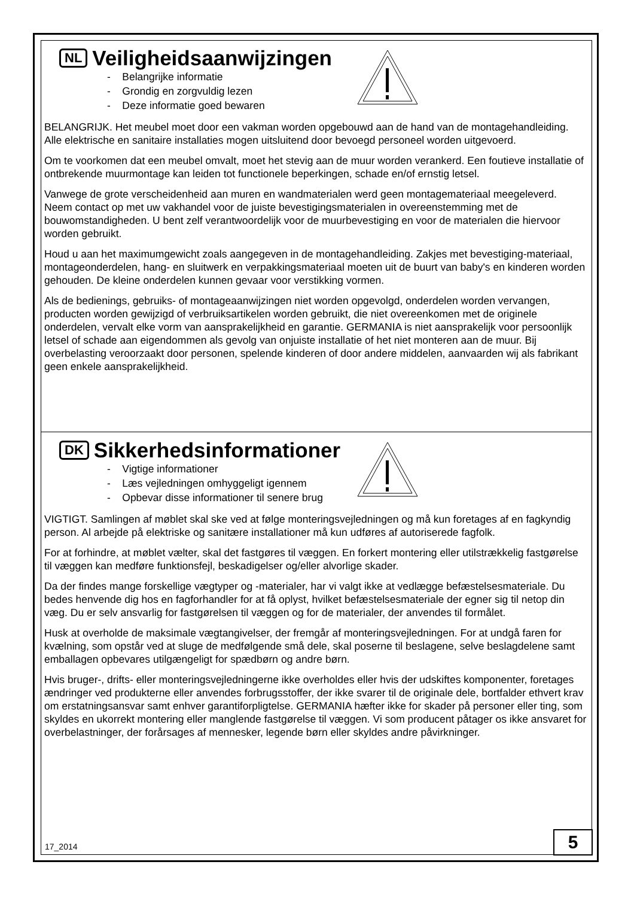NL Veiligheidsaanwijzingen
- Belangrijke informatie
- Grondig en zorgvuldig lezen
- Deze informatie goed bewaren
BELANGRIJK. Het meubel moet door een vakman worden opgebouwd aan de hand van de montagehandleiding. Alle elektrische en sanitaire installaties mogen uitsluitend door bevoegd personeel worden uitgevoerd.
Om te voorkomen dat een meubel omvalt, moet het stevig aan de muur worden verankerd. Een foutieve installatie of ontbrekende muurmontage kan leiden tot functionele beperkingen, schade en/of ernstig letsel.
Vanwege de grote verscheidenheid aan muren en wandmaterialen werd geen montagemateriaal meegeleverd. Neem contact op met uw vakhandel voor de juiste bevestigingsmaterialen in overeenstemming met de bouwomstandigheden. U bent zelf verantwoordelijk voor de muurbevestiging en voor de materialen die hiervoor worden gebruikt.
Houd u aan het maximumgewicht zoals aangegeven in de montagehandleiding. Zakjes met bevestiging-materiaal, montageonderdelen, hang- en sluitwerk en verpakkingsmateriaal moeten uit de buurt van baby's en kinderen worden gehouden. De kleine onderdelen kunnen gevaar voor verstikking vormen.
Als de bedienings, gebruiks- of montageaanwijzingen niet worden opgevolgd, onderdelen worden vervangen, producten worden gewijzigd of verbruiksartikelen worden gebruikt, die niet overeenkomen met de originele onderdelen, vervalt elke vorm van aansprakelijkheid en garantie. GERMANIA is niet aansprakelijk voor persoonlijk letsel of schade aan eigendommen als gevolg van onjuiste installatie of het niet monteren aan de muur. Bij overbelasting veroorzaakt door personen, spelende kinderen of door andere middelen, aanvaarden wij als fabrikant geen enkele aansprakelijkheid.
DK Sikkerhedsinformationer
- Vigtige informationer
- Læs vejledningen omhyggeligt igennem
- Opbevar disse informationer til senere brug
VIGTIGT. Samlingen af møblet skal ske ved at følge monteringsvejledningen og må kun foretages af en fagkyndig person. Al arbejde på elektriske og sanitære installationer må kun udføres af autoriserede fagfolk.
For at forhindre, at møblet vælter, skal det fastgøres til væggen. En forkert montering eller utilstrækkelig fastgørelse til væggen kan medføre funktionsfejl, beskadigelser og/eller alvorlige skader.
Da der findes mange forskellige vægtyper og -materialer, har vi valgt ikke at vedlægge befæstelsesmateriale. Du bedes henvende dig hos en fagforhandler for at få oplyst, hvilket befæstelsesmateriale der egner sig til netop din væg. Du er selv ansvarlig for fastgørelsen til væggen og for de materialer, der anvendes til formålet.
Husk at overholde de maksimale vægtangivelser, der fremgår af monteringsvejledningen. For at undgå faren for kvælning, som opstår ved at sluge de medfølgende små dele, skal poserne til beslagene, selve beslagdelene samt emballagen opbevares utilgængeligt for spædbørn og andre børn.
Hvis bruger-, drifts- eller monteringsvejledningerne ikke overholdes eller hvis der udskiftes komponenter, foretages ændringer ved produkterne eller anvendes forbrugsstoffer, der ikke svarer til de originale dele, bortfalder ethvert krav om erstatningsansvar samt enhver garantiforpligtelse. GERMANIA hæfter ikke for skader på personer eller ting, som skyldes en ukorrekt montering eller manglende fastgørelse til væggen. Vi som producent påtager os ikke ansvaret for overbelastninger, der forårsages af mennesker, legende børn eller skyldes andre påvirkninger.
17_2014 5